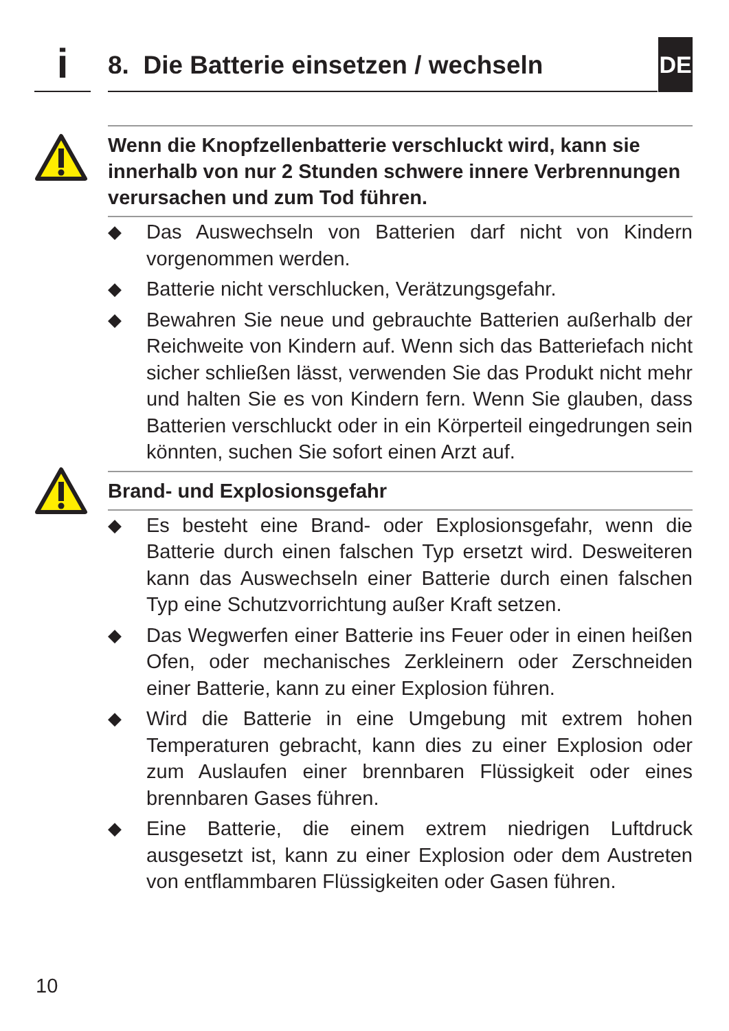i
8. Die Batterie einsetzen / wechseln
DE
Wenn die Knopfzellenbatterie verschluckt wird, kann sie innerhalb von nur 2 Stunden schwere innere Verbrennungen verursachen und zum Tod führen.
◆ Das Auswechseln von Batterien darf nicht von Kindern vorgenommen werden.
◆ Batterie nicht verschlucken, Verätzungsgefahr.
◆ Bewahren Sie neue und gebrauchte Batterien außerhalb der Reichweite von Kindern auf. Wenn sich das Batteriefach nicht sicher schließen lässt, verwenden Sie das Produkt nicht mehr und halten Sie es von Kindern fern. Wenn Sie glauben, dass Batterien verschluckt oder in ein Körperteil eingedrungen sein könnten, suchen Sie sofort einen Arzt auf.
Brand- und Explosionsgefahr
◆ Es besteht eine Brand- oder Explosionsgefahr, wenn die Batterie durch einen falschen Typ ersetzt wird. Desweiteren kann das Auswechseln einer Batterie durch einen falschen Typ eine Schutzvorrichtung außer Kraft setzen.
◆ Das Wegwerfen einer Batterie ins Feuer oder in einen heißen Ofen, oder mechanisches Zerkleinern oder Zerschneiden einer Batterie, kann zu einer Explosion führen.
◆ Wird die Batterie in eine Umgebung mit extrem hohen Temperaturen gebracht, kann dies zu einer Explosion oder zum Auslaufen einer brennbaren Flüssigkeit oder eines brennbaren Gases führen.
◆ Eine Batterie, die einem extrem niedrigen Luftdruck ausgesetzt ist, kann zu einer Explosion oder dem Austreten von entflammbaren Flüssigkeiten oder Gasen führen.
10